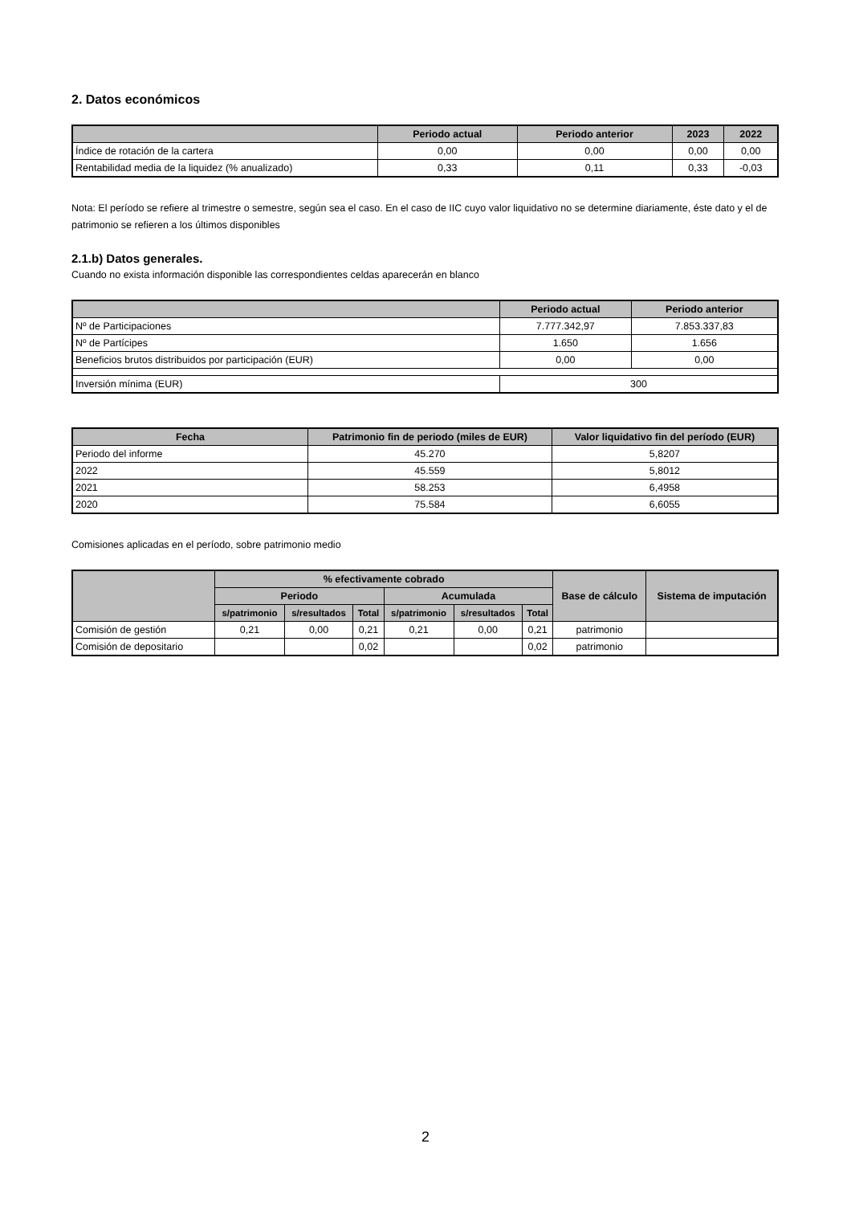2. Datos económicos
| | Periodo actual | Periodo anterior | 2023 | 2022 |
| --- | --- | --- | --- | --- |
| Índice de rotación de la cartera | 0,00 | 0,00 | 0,00 | 0,00 |
| Rentabilidad media de la liquidez (% anualizado) | 0,33 | 0,11 | 0,33 | -0,03 |
Nota: El período se refiere al trimestre o semestre, según sea el caso. En el caso de IIC cuyo valor liquidativo no se determine diariamente, éste dato y el de patrimonio se refieren a los últimos disponibles
2.1.b) Datos generales.
Cuando no exista información disponible las correspondientes celdas aparecerán en blanco
| | Periodo actual | Periodo anterior |
| --- | --- | --- |
| Nº de Participaciones | 7.777.342,97 | 7.853.337,83 |
| Nº de Partícipes | 1.650 | 1.656 |
| Beneficios brutos distribuidos por participación (EUR) | 0,00 | 0,00 |
| Inversión mínima (EUR) | 300 | |
| Fecha | Patrimonio fin de periodo (miles de EUR) | Valor liquidativo fin del período (EUR) |
| --- | --- | --- |
| Periodo del informe | 45.270 | 5,8207 |
| 2022 | 45.559 | 5,8012 |
| 2021 | 58.253 | 6,4958 |
| 2020 | 75.584 | 6,6055 |
Comisiones aplicadas en el período, sobre patrimonio medio
| | % efectivamente cobrado | | | | | | Base de cálculo | Sistema de imputación |
| --- | --- | --- | --- | --- | --- | --- | --- | --- |
| | Periodo | | | Acumulada | | | | |
| | s/patrimonio | s/resultados | Total | s/patrimonio | s/resultados | Total | | |
| Comisión de gestión | 0,21 | 0,00 | 0,21 | 0,21 | 0,00 | 0,21 | patrimonio | |
| Comisión de depositario | | | 0,02 | | | 0,02 | patrimonio | |
2